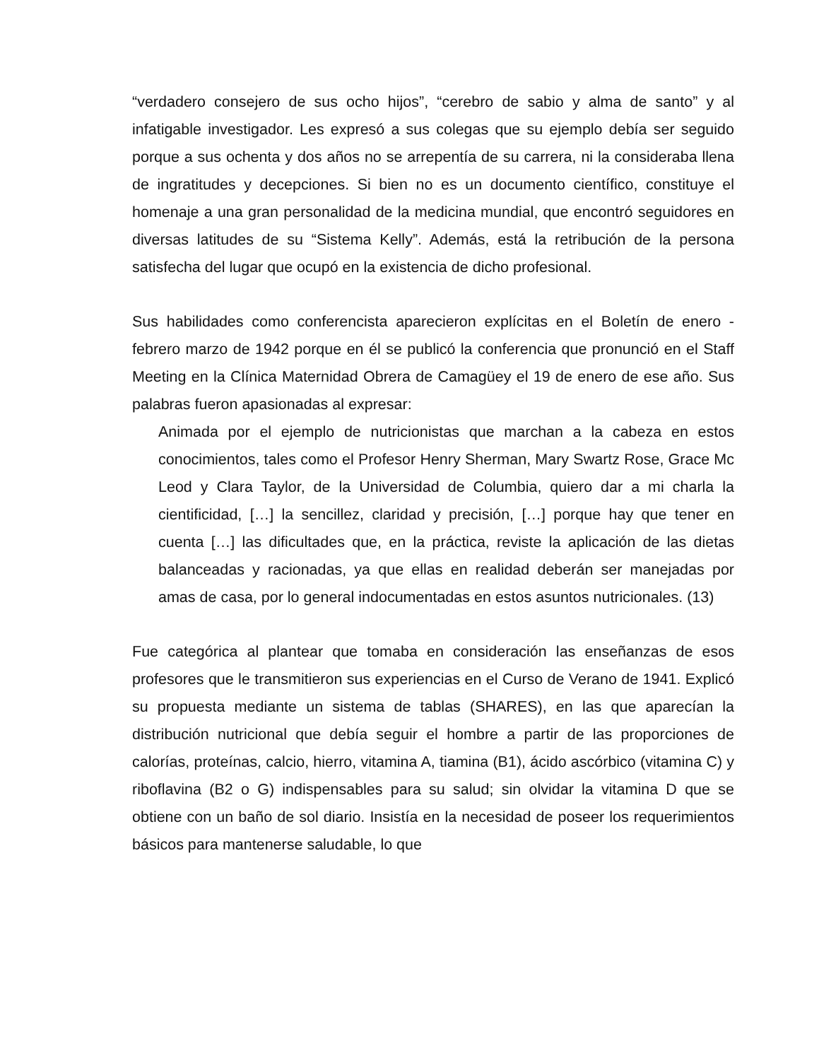“verdadero consejero de sus ocho hijos”, “cerebro de sabio y alma de santo” y al infatigable investigador. Les expresó a sus colegas que su ejemplo debía ser seguido porque a sus ochenta y dos años no se arrepentía de su carrera, ni la consideraba llena de ingratitudes y decepciones. Si bien no es un documento científico, constituye el homenaje a una gran personalidad de la medicina mundial, que encontró seguidores en diversas latitudes de su “Sistema Kelly”. Además, está la retribución de la persona satisfecha del lugar que ocupó en la existencia de dicho profesional.
Sus habilidades como conferencista aparecieron explícitas en el Boletín de enero - febrero marzo de 1942 porque en él se publicó la conferencia que pronunció en el Staff Meeting en la Clínica Maternidad Obrera de Camagüey el 19 de enero de ese año. Sus palabras fueron apasionadas al expresar:
Animada por el ejemplo de nutricionistas que marchan a la cabeza en estos conocimientos, tales como el Profesor Henry Sherman, Mary Swartz Rose, Grace Mc Leod y Clara Taylor, de la Universidad de Columbia, quiero dar a mi charla la cientificidad, […] la sencillez, claridad y precisión, […] porque hay que tener en cuenta […] las dificultades que, en la práctica, reviste la aplicación de las dietas balanceadas y racionadas, ya que ellas en realidad deberán ser manejadas por amas de casa, por lo general indocumentadas en estos asuntos nutricionales. (13)
Fue categórica al plantear que tomaba en consideración las enseñanzas de esos profesores que le transmitieron sus experiencias en el Curso de Verano de 1941. Explicó su propuesta mediante un sistema de tablas (SHARES), en las que aparecían la distribución nutricional que debía seguir el hombre a partir de las proporciones de calorías, proteínas, calcio, hierro, vitamina A, tiamina (B1), ácido ascórbico (vitamina C) y riboflavina (B2 o G) indispensables para su salud; sin olvidar la vitamina D que se obtiene con un baño de sol diario. Insistía en la necesidad de poseer los requerimientos básicos para mantenerse saludable, lo que